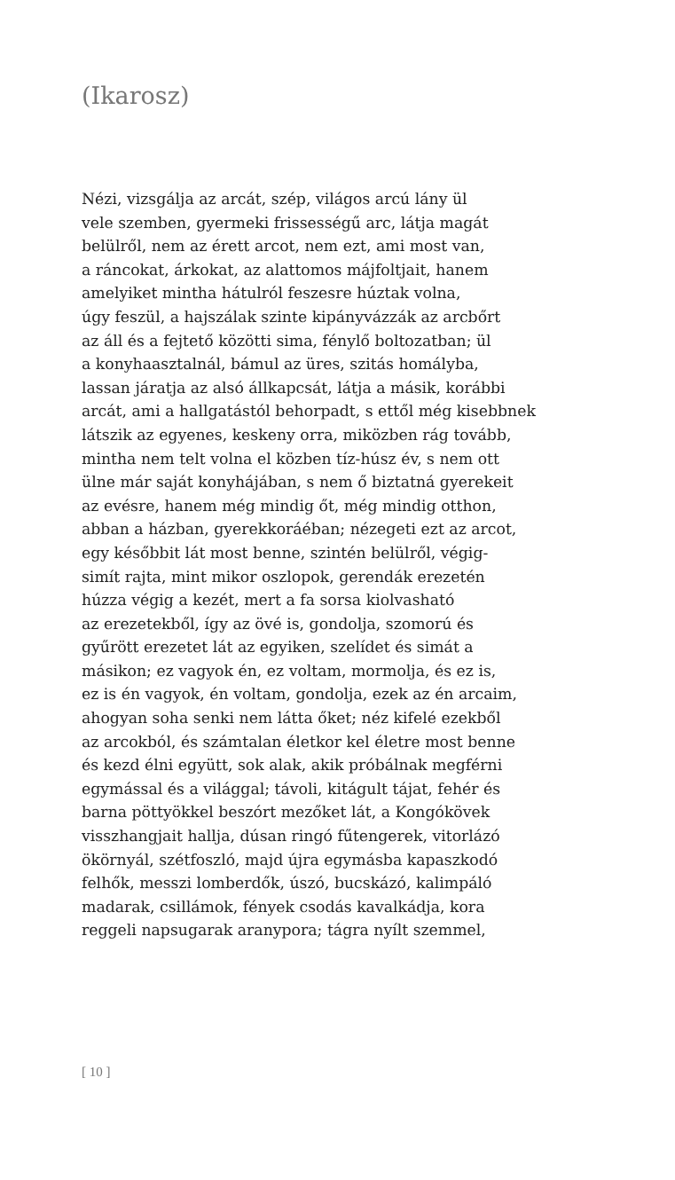(Ikarosz)
Nézi, vizsgálja az arcát, szép, világos arcú lány ül
vele szemben, gyermeki frissességű arc, látja magát
belülről, nem az érett arcot, nem ezt, ami most van,
a ráncokat, árkokat, az alattomos májfoltjait, hanem
amelyiket mintha hátulról feszesre húztak volna,
úgy feszül, a hajszálak szinte kipányvázzák az arcbőrt
az áll és a fejtető közötti sima, fénylő boltozatban; ül
a konyhaasztalnál, bámul az üres, szitás homályba,
lassan járatja az alsó állkapcsát, látja a másik, korábbi
arcát, ami a hallgatástól behorpadt, s ettől még kisebbnek
látszik az egyenes, keskeny orra, miközben rág tovább,
mintha nem telt volna el közben tíz-húsz év, s nem ott
ülne már saját konyhájában, s nem ő biztatná gyerekeit
az evésre, hanem még mindig őt, még mindig otthon,
abban a házban, gyerekkoráéban; nézegeti ezt az arcot,
egy későbbit lát most benne, szintén belülről, végig-
simít rajta, mint mikor oszlopok, gerendák erezetén
húzza végig a kezét, mert a fa sorsa kiolvasható
az erezetekből, így az övé is, gondolja, szomorú és
gyűrött erezetet lát az egyiken, szelídet és simát a
másikon; ez vagyok én, ez voltam, mormolja, és ez is,
ez is én vagyok, én voltam, gondolja, ezek az én arcaim,
ahogyan soha senki nem látta őket; néz kifelé ezekből
az arcokból, és számtalan életkor kel életre most benne
és kezd élni együtt, sok alak, akik próbálnak megférni
egymással és a világgal; távoli, kitágult tájat, fehér és
barna pöttyökkel beszórt mezőket lát, a Kongókövek
visszhangjait hallja, dúsan ringó fűtengerek, vitorlázó
ökörnyál, szétfoszló, majd újra egymásba kapaszkodó
felhők, messzi lomberdők, úszó, bucskázó, kalimpáló
madarak, csillámok, fények csodás kavalkádja, kora
reggeli napsugarak aranypora; tágra nyílt szemmel,
[ 10 ]